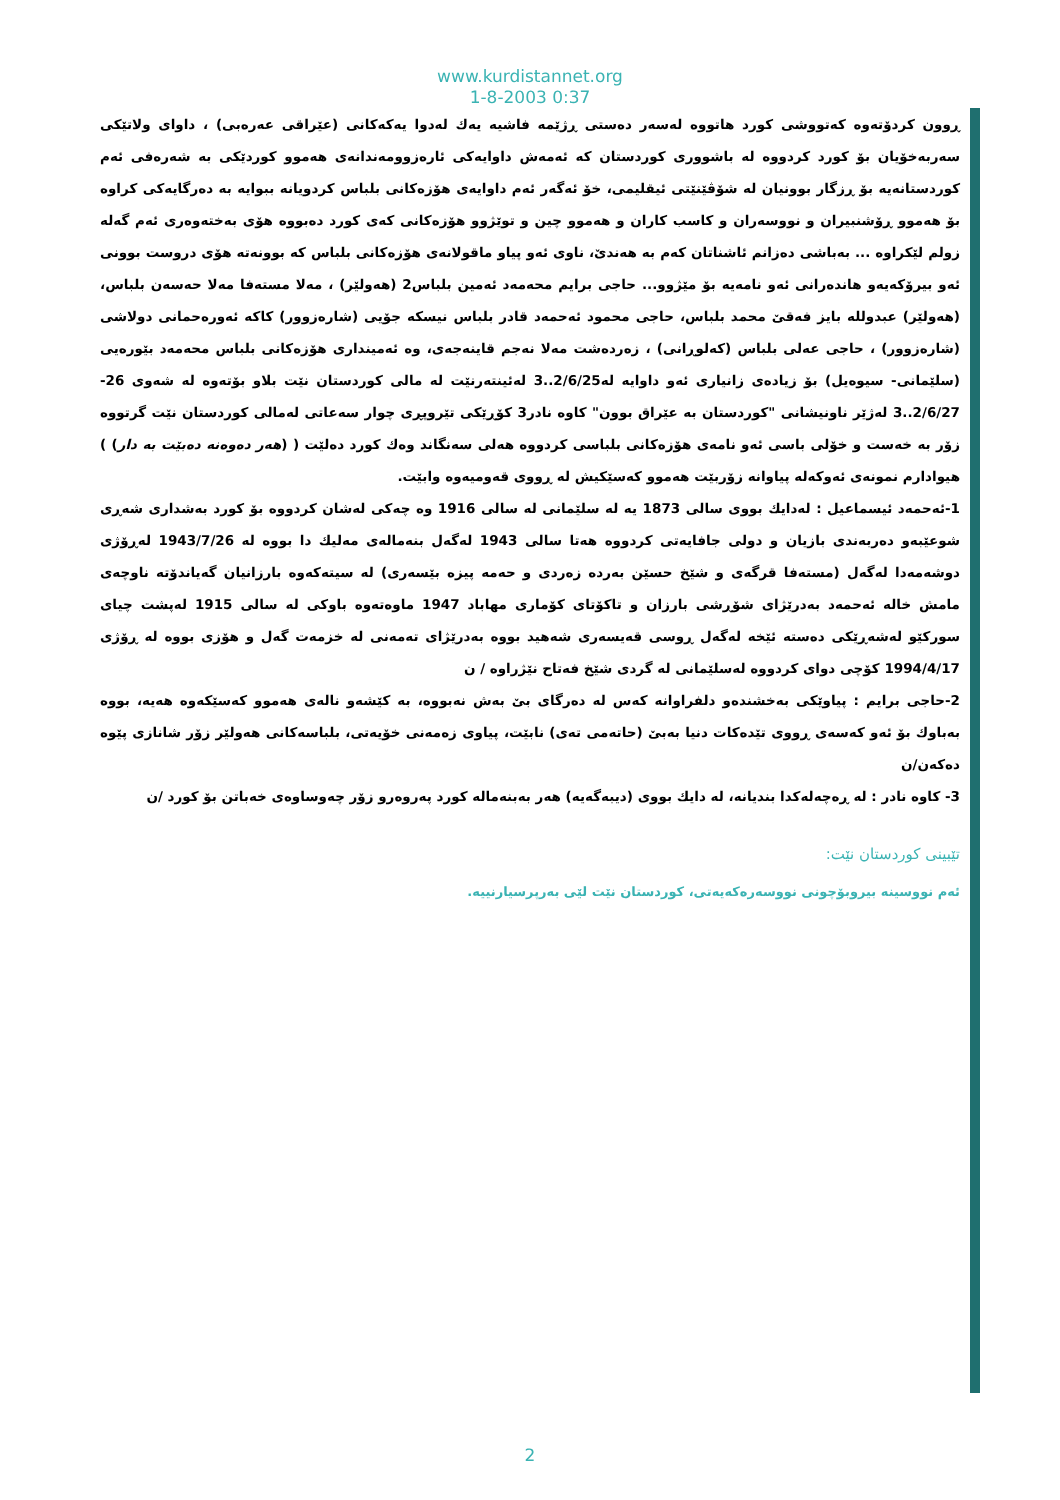www.kurdistannet.org
1-8-2003 0:37
ڕوون کردۆتەوە کەتووشی کورد هاتووە لەسەر دەستی ڕژێمە فاشیە یەك لەدوا یەکەکانی (عێراقی عەرەبی) ، داوای ولاتێکی سەربەخۆیان بۆ کورد کردووە لە باشووری کوردستان کە ئەمەش داوایەکی ئارەزوومەندانەی هەموو کوردێکی بە شەرەفی ئەم کوردستانەیە بۆ ڕزگار بوونیان لە شۆڤێنێتی ئیقلیمی، خۆ ئەگەر ئەم داوایەی هۆزەکانی بلباس کردویانە ببوایە بە دەرگایەکی کراوە بۆ هەموو ڕۆشنبیران و نووسەران و کاسب کاران و هەموو چین و توێژوو هۆزەکانی کەی کورد دەبووە هۆی بەختەوەری ئەم گەلە زولم لێکراوە ... بەباشی دەزانم ئاشناتان کەم بە هەندێ، ناوی ئەو پیاو ماقولانەی هۆزەکانی بلباس کە بوونەتە هۆی دروست بوونی ئەو بیرۆکەیەو هاندەرانی ئەو نامەیە بۆ مێژوو... حاجی برایم محەمەد ئەمین بلباس2 (هەولێر) ، مەلا مستەفا مەلا حەسەن بلباس، (هەولێر) عبدوللە بایز فەقێ محمد بلباس، حاجی محمود ئەحمەد قادر بلباس نیسکە جۆیی (شارەزوور) کاکە ئەورەحمانی دولاشی (شارەزوور) ، حاجی عەلی بلباس (کەلوڕانی) ، زەردەشت مەلا نەجم قاینەجەی، وە ئەمینداری هۆزەکانی بلباس محەمەد بێورەیی (سلێمانی- سیوەیل) بۆ زیادەی زانیاری ئەو داوایە لە2/6/25..3 لەئینتەرنێت لە مالی کوردستان نێت بلاو بۆتەوە لە شەوی 26-2/6/27..3 لەژێر ناونیشانی "کوردستان بە عێراق بوون" کاوە نادر3 کۆڕێکی تێروپڕی چوار سەعاتی لەمالی کوردستان نێت گرتووە زۆر بە خەست و خۆلی باسی ئەو نامەی هۆزەکانی بلباسی کردووە هەلی سەنگاند وەك کورد دەلێت ( (هەر دەوەنە دەبێت بە دار) ) هیوادارم نمونەی ئەوکەلە پیاوانە زۆربێت هەموو کەسێکیش لە ڕووی قەومیەوە وابێت.
1-ئەحمەد ئیسماعیل : لەدایك بووی سالی 1873 یە لە سلێمانی لە سالی 1916 وە چەکی لەشان کردووە بۆ کورد بەشداری شەڕی شوعێبەو دەربەندی بازیان و دولی جافایەتی کردووە هەتا سالی 1943 لەگەل بنەمالەی مەلیك دا بووە لە 1943/7/26 لەڕۆژی دوشەمەدا لەگەل (مستەفا قرگەی و شێخ حسێن بەردە زەردی و حەمە پیزە بێسەری) لە سیتەکەوە بارزانیان گەیاندۆتە ناوچەی مامش خالە ئەحمەد بەدرێژای شۆڕشی بارزان و تاکۆتای کۆماری مهاباد 1947 ماوەتەوە باوکی لە سالی 1915 لەپشت چیای سورکێو لەشەڕێکی دەستە ئێخە لەگەل ڕوسی قەیسەری شەهید بووە بەدرێژای تەمەنی لە خزمەت گەل و هۆزی بووە لە ڕۆژی 1994/4/17 کۆچی دوای کردووە لەسلێمانی لە گردی شێخ فەتاح نێژراوە / ن
2-حاجی برایم : پیاوێکی بەخشندەو دلفراوانە کەس لە دەرگای بێ بەش نەبووە، بە کێشەو نالەی هەموو کەسێکەوە هەیە، بووە بەباوك بۆ ئەو کەسەی ڕووی تێدەکات دنیا بەبێ (حاتەمی تەی) نابێت، پیاوی زەمەنی خۆیەتی، بلباسەکانی هەولێر زۆر شانازی پێوە دەکەن/ن
3- کاوە نادر : لە ڕەچەلەکدا بندیانە، لە دایك بووی (دیبەگەیە) هەر بەبنەمالە کورد پەروەرو زۆر چەوساوەی خەباتن بۆ کورد /ن
تێبینی کوردستان نێت:
ئەم نووسینە بیروبۆچونی نووسەرەکەیەتی، کوردستان نێت لێی بەرپرسیارنییە.
2